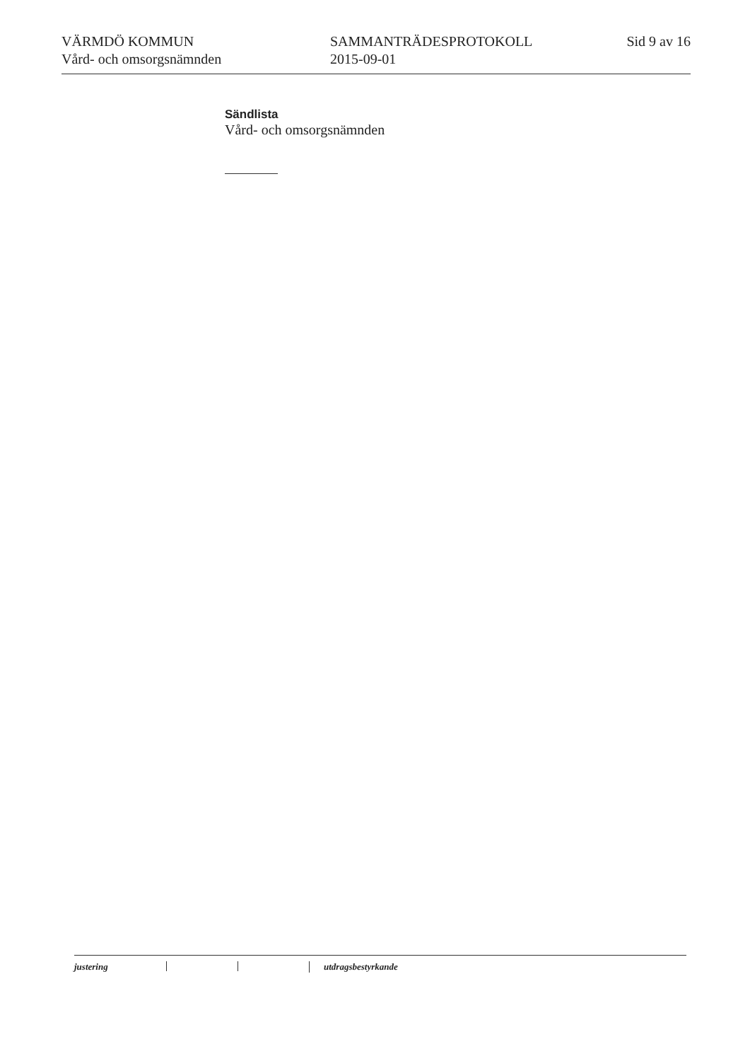VÄRMDÖ KOMMUN
Vård- och omsorgsnämnden
SAMMANTRÄDESPROTOKOLL
2015-09-01
Sid 9 av 16
Sändlista
Vård- och omsorgsnämnden
justering utdragsbestyrkande